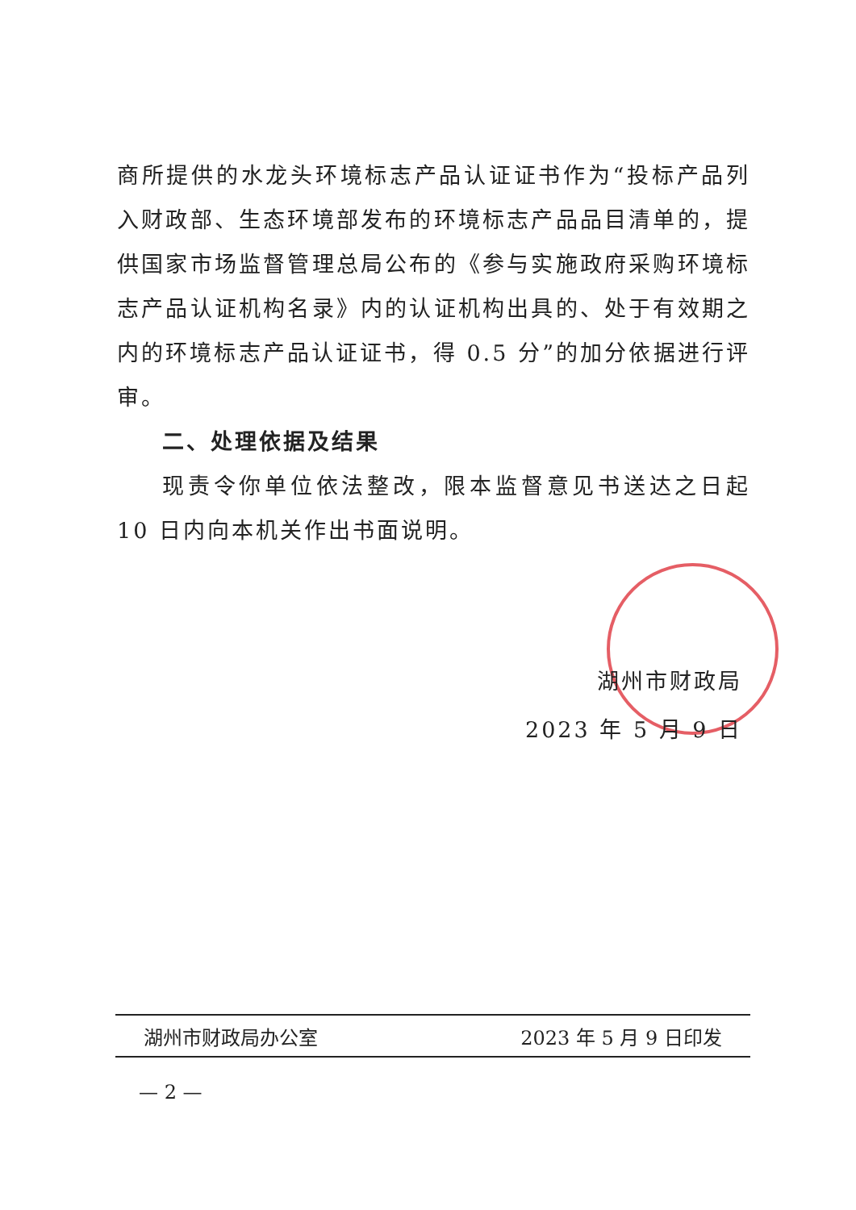商所提供的水龙头环境标志产品认证证书作为“投标产品列入财政部、生态环境部发布的环境标志产品品目清单的，提供国家市场监督管理总局公布的《参与实施政府采购环境标志产品认证机构名录》内的认证机构出具的、处于有效期之内的环境标志产品认证证书，得 0.5 分”的加分依据进行评审。
二、处理依据及结果
现责令你单位依法整改，限本监督意见书送达之日起 10 日内向本机关作出书面说明。
湖州市财政局
2023 年 5 月 9 日
湖州市财政局办公室 2023 年 5 月 9 日印发
— 2 —